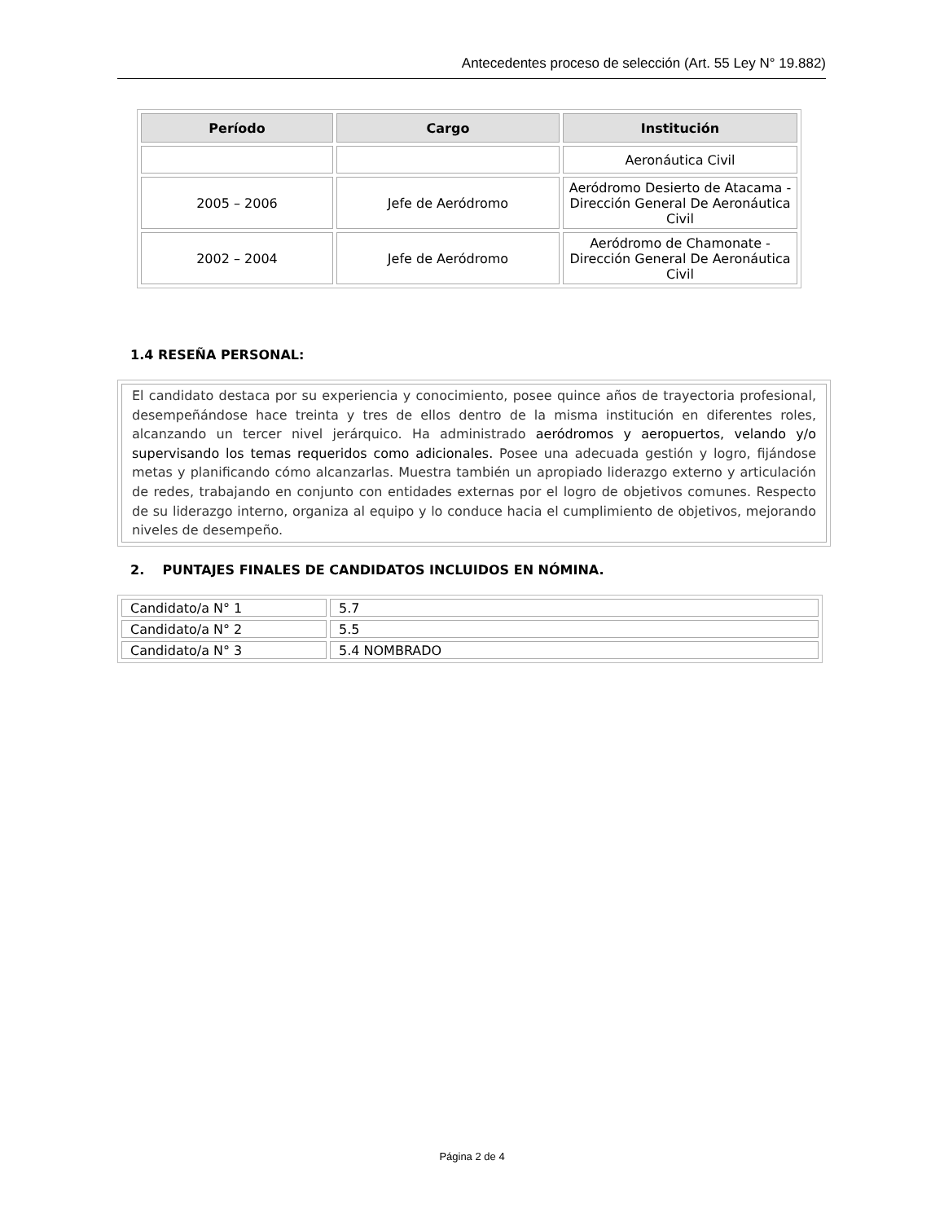Antecedentes proceso de selección (Art. 55 Ley N° 19.882)
| Período | Cargo | Institución |
| --- | --- | --- |
| | | Aeronáutica Civil |
| 2005 – 2006 | Jefe de Aeródromo | Aeródromo Desierto de Atacama - Dirección General De Aeronáutica Civil |
| 2002 – 2004 | Jefe de Aeródromo | Aeródromo de Chamonate - Dirección General De Aeronáutica Civil |
1.4 RESEÑA PERSONAL:
El candidato destaca por su experiencia y conocimiento, posee quince años de trayectoria profesional, desempeñándose hace treinta y tres de ellos dentro de la misma institución en diferentes roles, alcanzando un tercer nivel jerárquico. Ha administrado aeródromos y aeropuertos, velando y/o supervisando los temas requeridos como adicionales. Posee una adecuada gestión y logro, fijándose metas y planificando cómo alcanzarlas. Muestra también un apropiado liderazgo externo y articulación de redes, trabajando en conjunto con entidades externas por el logro de objetivos comunes. Respecto de su liderazgo interno, organiza al equipo y lo conduce hacia el cumplimiento de objetivos, mejorando niveles de desempeño.
2. PUNTAJES FINALES DE CANDIDATOS INCLUIDOS EN NÓMINA.
| Candidato/a N° 1 | 5.7 |
| Candidato/a N° 2 | 5.5 |
| Candidato/a N° 3 | 5.4 NOMBRADO |
Página 2 de 4